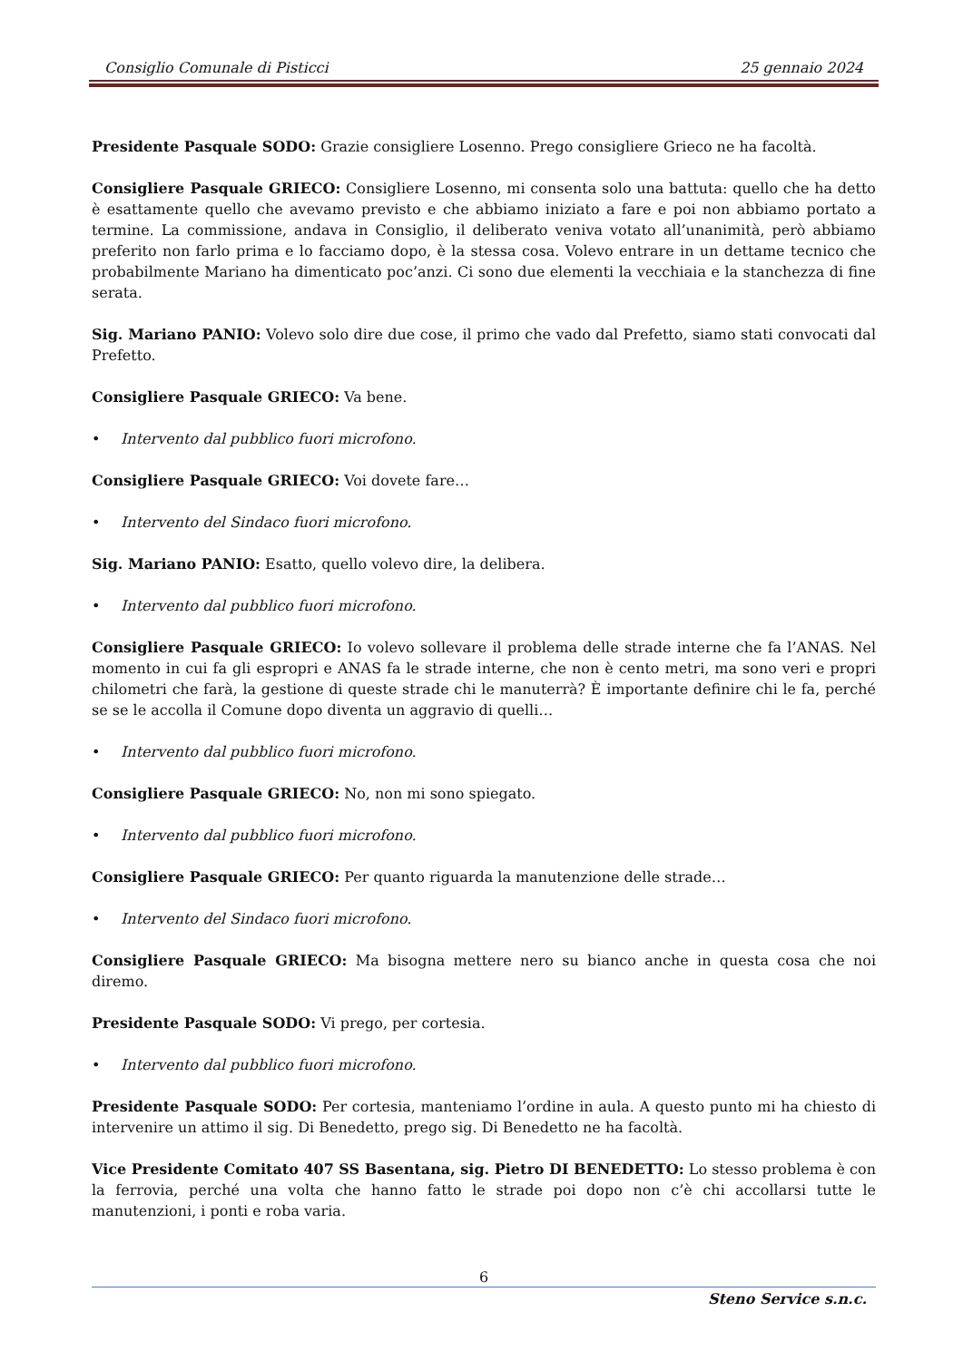Consiglio Comunale di Pisticci 25 gennaio 2024
Presidente Pasquale SODO: Grazie consigliere Losenno. Prego consigliere Grieco ne ha facoltà.
Consigliere Pasquale GRIECO: Consigliere Losenno, mi consenta solo una battuta: quello che ha detto è esattamente quello che avevamo previsto e che abbiamo iniziato a fare e poi non abbiamo portato a termine. La commissione, andava in Consiglio, il deliberato veniva votato all’unanimità, però abbiamo preferito non farlo prima e lo facciamo dopo, è la stessa cosa. Volevo entrare in un dettame tecnico che probabilmente Mariano ha dimenticato poc’anzi. Ci sono due elementi la vecchiaia e la stanchezza di fine serata.
Sig. Mariano PANIO: Volevo solo dire due cose, il primo che vado dal Prefetto, siamo stati convocati dal Prefetto.
Consigliere Pasquale GRIECO: Va bene.
• Intervento dal pubblico fuori microfono.
Consigliere Pasquale GRIECO: Voi dovete fare…
• Intervento del Sindaco fuori microfono.
Sig. Mariano PANIO: Esatto, quello volevo dire, la delibera.
• Intervento dal pubblico fuori microfono.
Consigliere Pasquale GRIECO: Io volevo sollevare il problema delle strade interne che fa l’ANAS. Nel momento in cui fa gli espropri e ANAS fa le strade interne, che non è cento metri, ma sono veri e propri chilometri che farà, la gestione di queste strade chi le manuterrà? È importante definire chi le fa, perché se se le accolla il Comune dopo diventa un aggravio di quelli…
• Intervento dal pubblico fuori microfono.
Consigliere Pasquale GRIECO: No, non mi sono spiegato.
• Intervento dal pubblico fuori microfono.
Consigliere Pasquale GRIECO: Per quanto riguarda la manutenzione delle strade…
• Intervento del Sindaco fuori microfono.
Consigliere Pasquale GRIECO: Ma bisogna mettere nero su bianco anche in questa cosa che noi diremo.
Presidente Pasquale SODO: Vi prego, per cortesia.
• Intervento dal pubblico fuori microfono.
Presidente Pasquale SODO: Per cortesia, manteniamo l’ordine in aula. A questo punto mi ha chiesto di intervenire un attimo il sig. Di Benedetto, prego sig. Di Benedetto ne ha facoltà.
Vice Presidente Comitato 407 SS Basentana, sig. Pietro DI BENEDETTO: Lo stesso problema è con la ferrovia, perché una volta che hanno fatto le strade poi dopo non c’è chi accollarsi tutte le manutenzioni, i ponti e roba varia.
6
Steno Service s.n.c.